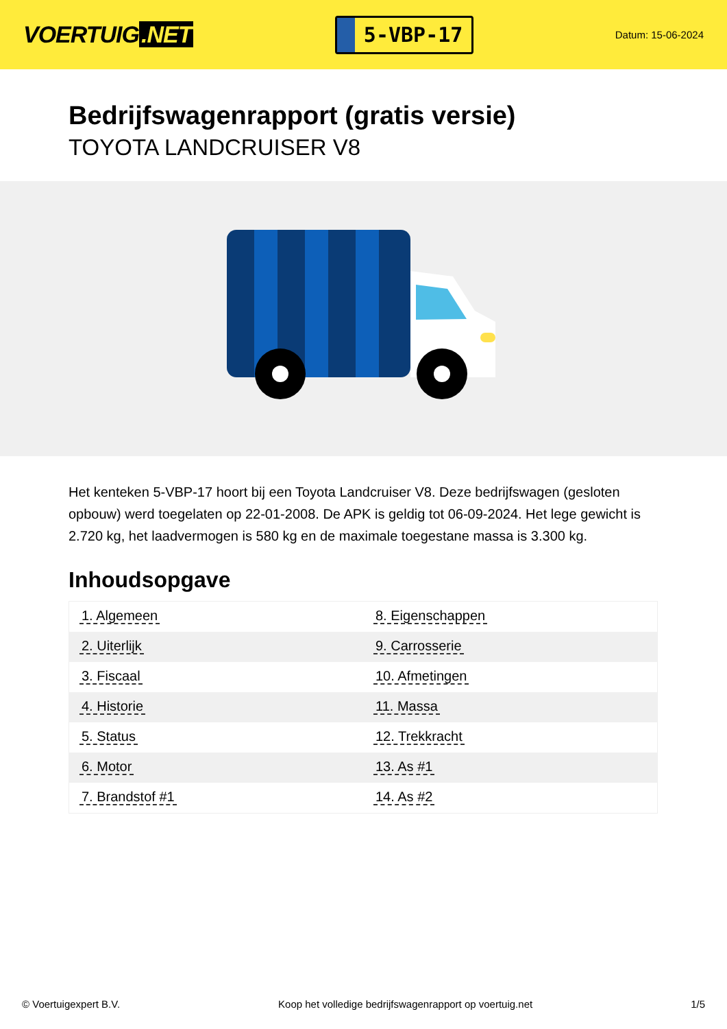VOERTUIG.NET
5-VBP-17
Datum: 15-06-2024
Bedrijfswagenrapport (gratis versie)
TOYOTA LANDCRUISER V8
Het kenteken 5-VBP-17 hoort bij een Toyota Landcruiser V8. Deze bedrijfswagen (gesloten opbouw) werd toegelaten op 22-01-2008. De APK is geldig tot 06-09-2024. Het lege gewicht is 2.720 kg, het laadvermogen is 580 kg en de maximale toegestane massa is 3.300 kg.
Inhoudsopgave
| 1. Algemeen | 8. Eigenschappen |
| 2. Uiterlijk | 9. Carrosserie |
| 3. Fiscaal | 10. Afmetingen |
| 4. Historie | 11. Massa |
| 5. Status | 12. Trekkracht |
| 6. Motor | 13. As #1 |
| 7. Brandstof #1 | 14. As #2 |
© Voertuigexpert B.V. Koop het volledige bedrijfswagenrapport op voertuig.net 1/5